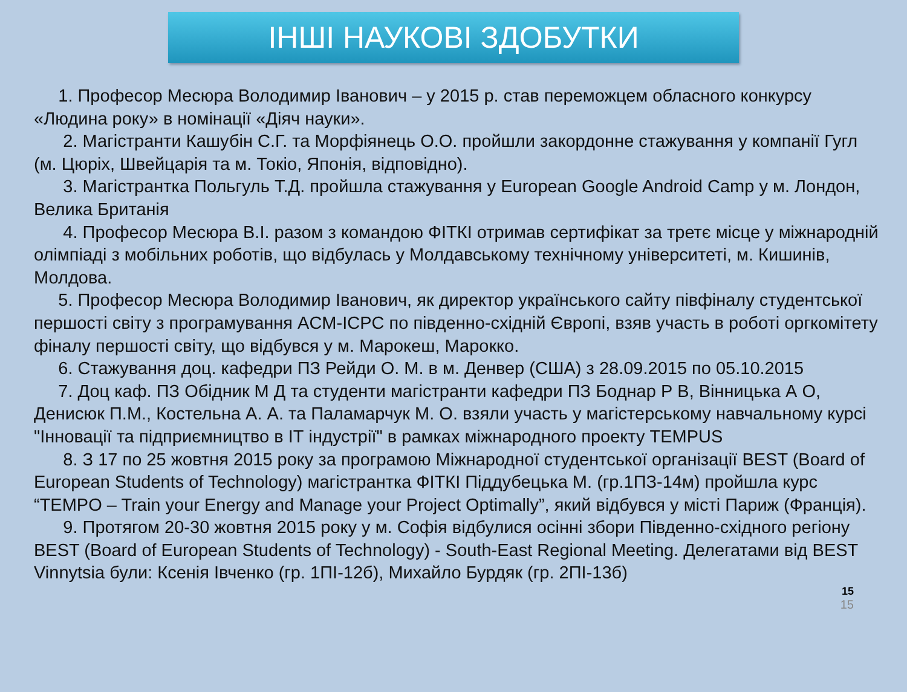ІНШІ НАУКОВІ ЗДОБУТКИ
1. Професор Месюра Володимир Іванович – у 2015 р. став переможцем обласного конкурсу «Людина року» в номінації «Діяч науки».
2. Магістранти Кашубін С.Г. та Морфіянець О.О. пройшли закордонне стажування у компанії Гугл (м. Цюріх, Швейцарія та м. Токіо, Японія, відповідно).
3. Магістрантка Польгуль Т.Д. пройшла стажування у European Google Android Camp у м. Лондон, Велика Британія
4. Професор Месюра В.І. разом з командою ФІТКІ отримав сертифікат за третє місце у міжнародній олімпіаді з мобільних роботів, що відбулась у Молдавському технічному університеті, м. Кишинів, Молдова.
5. Професор Месюра Володимир Іванович, як директор українського сайту півфіналу студентської першості світу з програмування ACM-ICPC по південно-східній Європі, взяв участь в роботі оргкомітету фіналу першості світу, що відбувся у м. Марокеш, Марокко.
6. Стажування доц. кафедри ПЗ Рейди О. М. в м. Денвер (США) з 28.09.2015 по 05.10.2015
7. Доц каф. ПЗ Обідник М Д та студенти магістранти кафедри ПЗ Боднар Р В, Вінницька А О, Денисюк П.М., Костельна А. А. та Паламарчук М. О. взяли участь у магістерському навчальному курсі "Інновації та підприємництво в ІТ індустрії" в рамках міжнародного проекту TEMPUS
8. З 17 по 25 жовтня 2015 року за програмою Міжнародної студентської організації BEST (Board of European Students of Technology) магістрантка ФІТКІ Піддубецька М. (гр.1ПЗ-14м) пройшла курс “TEMPO – Train your Energy and Manage your Project Optimally”, який відбувся у місті Париж (Франція).
9. Протягом 20-30 жовтня 2015 року у м. Софія відбулися осінні збори Південно-східного регіону BEST (Board of European Students of Technology) - South-East Regional Meeting. Делегатами від BEST Vinnytsia були: Ксенія Івченко (гр. 1ПІ-12б), Михайло Бурдяк (гр. 2ПІ-13б)
15
15